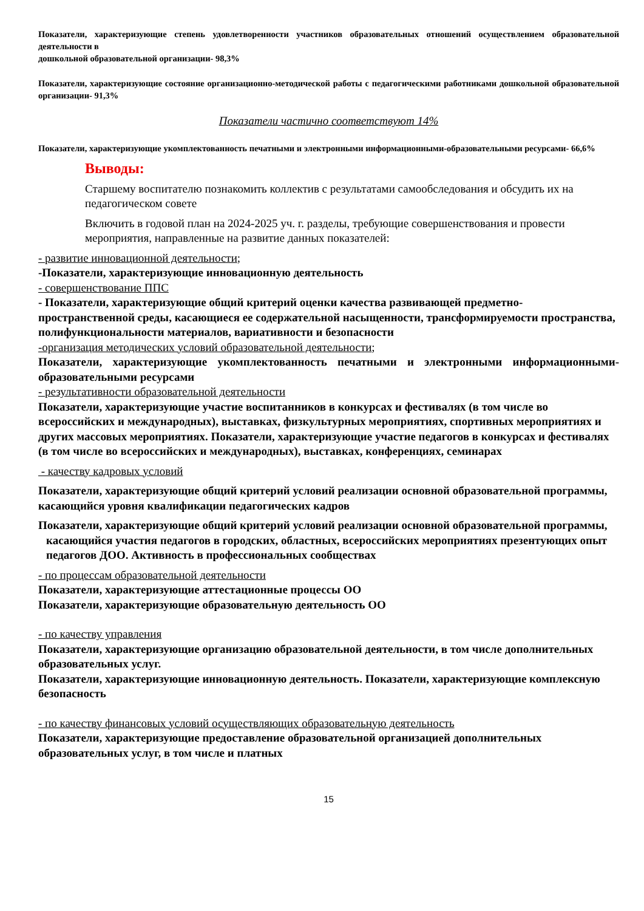Показатели, характеризующие степень удовлетворенности участников образовательных отношений осуществлением образовательной деятельности в
дошкольной образовательной организации- 98,3%
Показатели, характеризующие состояние организационно-методической работы с педагогическими работниками дошкольной образовательной организации- 91,3%
Показатели частично соответствуют 14%
Показатели, характеризующие укомплектованность печатными и электронными информационными-образовательными ресурсами- 66,6%
Выводы:
Старшему воспитателю познакомить коллектив с результатами самообследования и обсудить их на педагогическом совете
Включить в годовой план на 2024-2025 уч. г. разделы, требующие совершенствования и провести мероприятия, направленные на развитие данных показателей:
- развитие инновационной деятельности;
-Показатели, характеризующие инновационную деятельность
- совершенствование ППС
- Показатели, характеризующие общий критерий оценки качества развивающей предметно-пространственной среды, касающиеся ее содержательной насыщенности, трансформируемости пространства, полифункциональности материалов, вариативности и безопасности
-организация методических условий образовательной деятельности;
Показатели, характеризующие укомплектованность печатными и электронными информационными-образовательными ресурсами
- результативности образовательной деятельности
Показатели, характеризующие участие воспитанников в конкурсах и фестивалях (в том числе во всероссийских и международных), выставках, физкультурных мероприятиях, спортивных мероприятиях и других массовых мероприятиях. Показатели, характеризующие участие педагогов в конкурсах и фестивалях (в том числе во всероссийских и международных), выставках, конференциях, семинарах
- качеству кадровых условий
Показатели, характеризующие общий критерий условий реализации основной образовательной программы, касающийся уровня квалификации педагогических кадров
Показатели, характеризующие общий критерий условий реализации основной образовательной программы, касающийся участия педагогов в городских, областных, всероссийских мероприятиях презентующих опыт педагогов ДОО. Активность в профессиональных сообществах
- по процессам образовательной деятельности
Показатели, характеризующие аттестационные процессы ОО
Показатели, характеризующие образовательную деятельность ОО
- по качеству управления
Показатели, характеризующие организацию образовательной деятельности, в том числе дополнительных образовательных услуг.
Показатели, характеризующие инновационную деятельность. Показатели, характеризующие комплексную безопасность
- по качеству финансовых условий осуществляющих образовательную деятельность
Показатели, характеризующие предоставление образовательной организацией дополнительных образовательных услуг, в том числе и платных
15